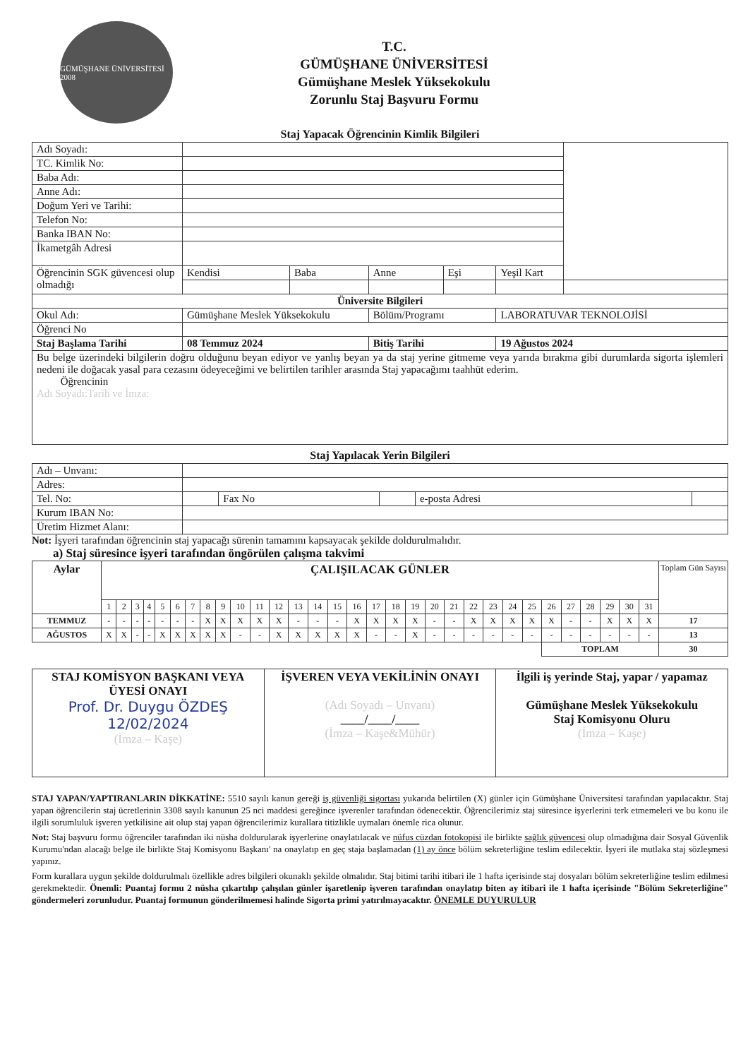GÜMÜŞHANE ÜNİVERSİTESİ 2008
T.C.
GÜMÜŞHANE ÜNİVERSİTESİ
Gümüşhane Meslek Yüksekokulu
Zorunlu Staj Başvuru Formu
Staj Yapacak Öğrencinin Kimlik Bilgileri
| Adı Soyadı: | | | | | | |
| TC. Kimlik No: | | | | | | |
| Baba Adı: | | | | | | |
| Anne Adı: | | | | | | |
| Doğum Yeri ve Tarihi: | | | | | | |
| Telefon No: | | | | | | |
| Banka IBAN No: | | | | | | |
| İkametgâh Adresi | | | | | | |
| Öğrencinin SGK güvencesi olup olmadığı | Kendisi | Baba | Anne | Eşi | Yeşil Kart | |
| Üniversite Bilgileri | | | | | | |
| Okul Adı: | Gümüşhane Meslek Yüksekokulu | | Bölüm/Programı | | LABORATUVAR TEKNOLOJİSİ | |
| Öğrenci No | | | | | | |
| Staj Başlama Tarihi | 08 Temmuz 2024 | | Bitiş Tarihi | | 19 Ağustos 2024 | |
| Bu belge üzerindeki bilgilerin doğru olduğunu beyan ediyor ve yanlış beyan ya da staj yerine gitmeme veya yarıda bırakma gibi durumlarda sigorta işlemleri nedeni ile doğacak yasal para cezasını ödeyeceğimi ve belirtilen tarihler arasında Staj yapacağımı taahhüt ederim. Öğrencinin Adı Soyadı:Tarih ve İmza: | | | | | | |
Staj Yapılacak Yerin Bilgileri
| Adı – Unvanı: | | | | | |
| Adres: | | | | | |
| Tel. No: | | Fax No | | e-posta Adresi | |
| Kurum IBAN No: | | | | | |
| Üretim Hizmet Alanı: | | | | | |
Not: İşyeri tarafından öğrencinin staj yapacağı sürenin tamamını kapsayacak şekilde doldurulmalıdır.
a) Staj süresince işyeri tarafından öngörülen çalışma takvimi
| Aylar | ÇALIŞILACAK GÜNLER | | | | | | | | | | | | | | | | | | | | | | | | | | | | | | | Toplam Gün Sayısı |
| --- | --- | --- | --- | --- | --- | --- | --- | --- | --- | --- | --- | --- | --- | --- | --- | --- | --- | --- | --- | --- | --- | --- | --- | --- | --- | --- | --- | --- | --- | --- | --- | --- |
| | 1 | 2 | 3 | 4 | 5 | 6 | 7 | 8 | 9 | 10 | 11 | 12 | 13 | 14 | 15 | 16 | 17 | 18 | 19 | 20 | 21 | 22 | 23 | 24 | 25 | 26 | 27 | 28 | 29 | 30 | 31 | |
| TEMMUZ | - | - | - | - | - | - | - | X | X | X | X | X | - | - | - | X | X | X | X | - | - | X | X | X | X | X | - | - | X | X | X | 17 |
| AĞUSTOS | X | X | - | - | X | X | X | X | X | - | - | X | X | X | X | X | - | - | X | - | - | - | - | - | - | - | - | - | - | - | - | 13 |
| | | | | | | | | | | | | | | | | | | | | | | | | | | TOPLAM | | | | | | 30 |
| STAJ KOMİSYON BAŞKANI VEYA ÜYESİ ONAYI Prof. Dr. Duygu ÖZDEŞ 12/02/2024 (İmza – Kaşe) | İŞVEREN VEYA VEKİLİNİN ONAYI (Adı Soyadı – Unvanı) ____/____/____ (İmza – Kaşe&Mühür) | İlgili iş yerinde Staj, yapar / yapamaz Gümüşhane Meslek Yüksekokulu Staj Komisyonu Oluru (İmza – Kaşe) |
STAJ YAPAN/YAPTIRANLARIN DİKKATİNE: 5510 sayılı kanun gereği iş güvenliği sigortası yukarıda belirtilen (X) günler için Gümüşhane Üniversitesi tarafından yapılacaktır. Staj yapan öğrencilerin staj ücretlerinin 3308 sayılı kanunun 25 nci maddesi gereğince işverenler tarafından ödenecektir. Öğrencilerimiz staj süresince işyerlerini terk etmemeleri ve bu konu ile ilgili sorumluluk işveren yetkilisine ait olup staj yapan öğrencilerimiz kurallara titizlikle uymaları önemle rica olunur.
Not: Staj başvuru formu öğrenciler tarafından iki nüsha doldurularak işyerlerine onaylatılacak ve nüfus cüzdan fotokopisi ile birlikte sağlık güvencesi olup olmadığına dair Sosyal Güvenlik Kurumu'ndan alacağı belge ile birlikte Staj Komisyonu Başkanı' na onaylatıp en geç staja başlamadan (1) ay önce bölüm sekreterliğine teslim edilecektir. İşyeri ile mutlaka staj sözleşmesi yapınız.
Form kurallara uygun şekilde doldurulmalı özellikle adres bilgileri okunaklı şekilde olmalıdır. Staj bitimi tarihi itibari ile 1 hafta içerisinde staj dosyaları bölüm sekreterliğine teslim edilmesi gerekmektedir. Önemli: Puantaj formu 2 nüsha çıkartılıp çalışılan günler işaretlenip işveren tarafından onaylatıp biten ay itibari ile 1 hafta içerisinde "Bölüm Sekreterliğine" göndermeleri zorunludur. Puantaj formunun gönderilmemesi halinde Sigorta primi yatırılmayacaktır. ÖNEMLE DUYURULUR